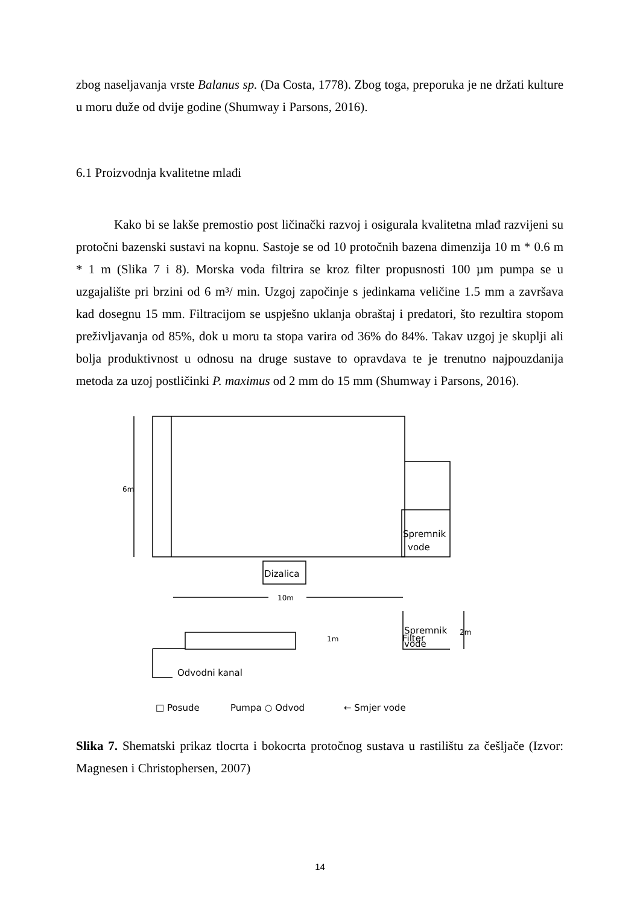zbog naseljavanja vrste Balanus sp. (Da Costa, 1778). Zbog toga, preporuka je ne držati kulture u moru duže od dvije godine (Shumway i Parsons, 2016).
6.1 Proizvodnja kvalitetne mlađi
Kako bi se lakše premostio post ličinački razvoj i osigurala kvalitetna mlađ razvijeni su protočni bazenski sustavi na kopnu. Sastoje se od 10 protočnih bazena dimenzija 10 m * 0.6 m * 1 m (Slika 7 i 8). Morska voda filtrira se kroz filter propusnosti 100 µm pumpa se u uzgajalište pri brzini od 6 m³/ min. Uzgoj započinje s jedinkama veličine 1.5 mm a završava kad dosegnu 15 mm. Filtracijom se uspješno uklanja obraštaj i predatori, što rezultira stopom preživljavanja od 85%, dok u moru ta stopa varira od 36% do 84%. Takav uzgoj je skuplji ali bolja produktivnost u odnosu na druge sustave to opravdava te je trenutno najpouzdanija metoda za uzoj postličinki P. maximus od 2 mm do 15 mm (Shumway i Parsons, 2016).
6m
Filter
Spremnik
vode
Dizalica
10m
1m
2m
Spremnik
vode
Odvodni kanal
□ Posude
Pumpa ○ Odvod
← Smjer vode
Slika 7. Shematski prikaz tlocrta i bokocrta protočnog sustava u rastilištu za češljače (Izvor: Magnesen i Christophersen, 2007)
14